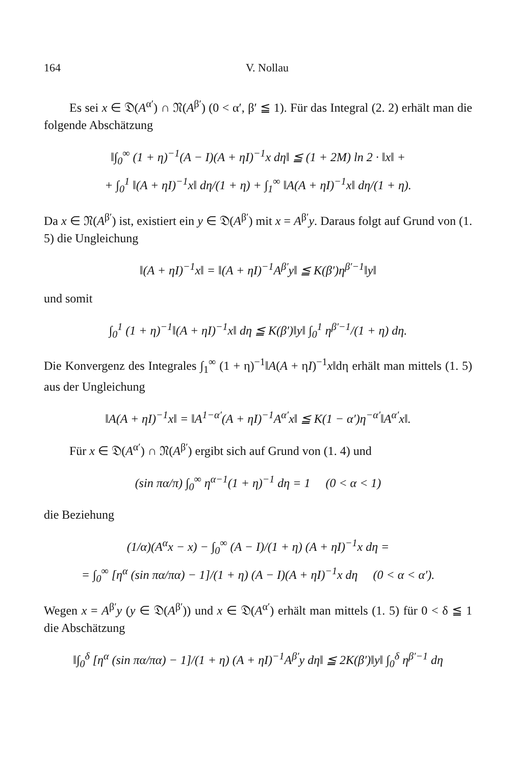164 V. Nollau
Es sei x ∈ 𝔇(A<sup>α′</sup>) ∩ 𝔑(A<sup>β′</sup>) (0 < α′, β′ ≦ 1). Für das Integral (2. 2) erhält man die folgende Abschätzung
‖∫<sub>0</sub><sup>∞</sup> (1 + η)<sup>−1</sup>(A − I)(A + ηI)<sup>−1</sup>x dη‖ ≦ (1 + 2M) ln 2 · ‖x‖ +
+ ∫<sub>0</sub><sup>1</sup> ‖(A + ηI)<sup>−1</sup>x‖ dη/(1 + η) + ∫<sub>1</sub><sup>∞</sup> ‖A(A + ηI)<sup>−1</sup>x‖ dη/(1 + η).
Da x ∈ 𝔑(A<sup>β′</sup>) ist, existiert ein y ∈ 𝔇(A<sup>β′</sup>) mit x = A<sup>β′</sup>y. Daraus folgt auf Grund von (1. 5) die Ungleichung
‖(A + ηI)<sup>−1</sup>x‖ = ‖(A + ηI)<sup>−1</sup>A<sup>β′</sup>y‖ ≦ K(β′)η<sup>β′−1</sup>‖y‖
und somit
∫<sub>0</sub><sup>1</sup> (1 + η)<sup>−1</sup>‖(A + ηI)<sup>−1</sup>x‖ dη ≦ K(β′)‖y‖ ∫<sub>0</sub><sup>1</sup> η<sup>β′−1</sup>/(1 + η) dη.
Die Konvergenz des Integrales ∫<sub>1</sub><sup>∞</sup> (1 + η)<sup>−1</sup>‖A(A + ηI)<sup>−1</sup>x‖dη erhält man mittels (1. 5) aus der Ungleichung
‖A(A + ηI)<sup>−1</sup>x‖ = ‖A<sup>1−α′</sup>(A + ηI)<sup>−1</sup>A<sup>α′</sup>x‖ ≦ K(1 − α′)η<sup>−α′</sup>‖A<sup>α′</sup>x‖.
Für x ∈ 𝔇(A<sup>α′</sup>) ∩ 𝔑(A<sup>β′</sup>) ergibt sich auf Grund von (1. 4) und
(sin πα/π) ∫<sub>0</sub><sup>∞</sup> η<sup>α−1</sup>(1 + η)<sup>−1</sup> dη = 1 (0 < α < 1)
die Beziehung
(1/α)(A<sup>α</sup>x − x) − ∫<sub>0</sub><sup>∞</sup> (A − I)/(1 + η) (A + ηI)<sup>−1</sup>x dη =
= ∫<sub>0</sub><sup>∞</sup> [η<sup>α</sup> (sin πα/πα) − 1]/(1 + η) (A − I)(A + ηI)<sup>−1</sup>x dη (0 < α < α′).
Wegen x = A<sup>β′</sup>y (y ∈ 𝔇(A<sup>β′</sup>)) und x ∈ 𝔇(A<sup>α′</sup>) erhält man mittels (1. 5) für 0 < δ ≦ 1 die Abschätzung
‖∫<sub>0</sub><sup>δ</sup> [η<sup>α</sup> (sin πα/πα) − 1]/(1 + η) (A + ηI)<sup>−1</sup>A<sup>β′</sup>y dη‖ ≦ 2K(β′)‖y‖ ∫<sub>0</sub><sup>δ</sup> η<sup>β′−1</sup> dη